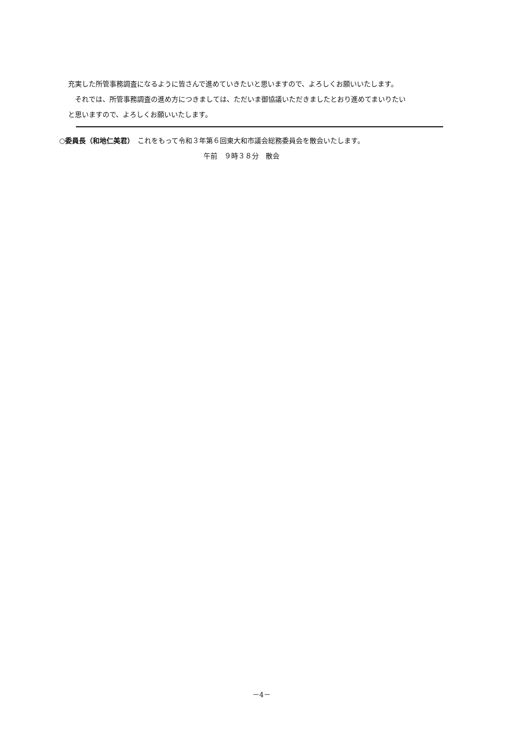充実した所管事務調査になるように皆さんで進めていきたいと思いますので、よろしくお願いいたします。
　それでは、所管事務調査の進め方につきましては、ただいま御協議いただきましたとおり進めてまいりたい
と思いますので、よろしくお願いいたします。
○委員長（和地仁美君）　これをもって令和３年第６回東大和市議会総務委員会を散会いたします。
午前　９時３８分　散会
－4－